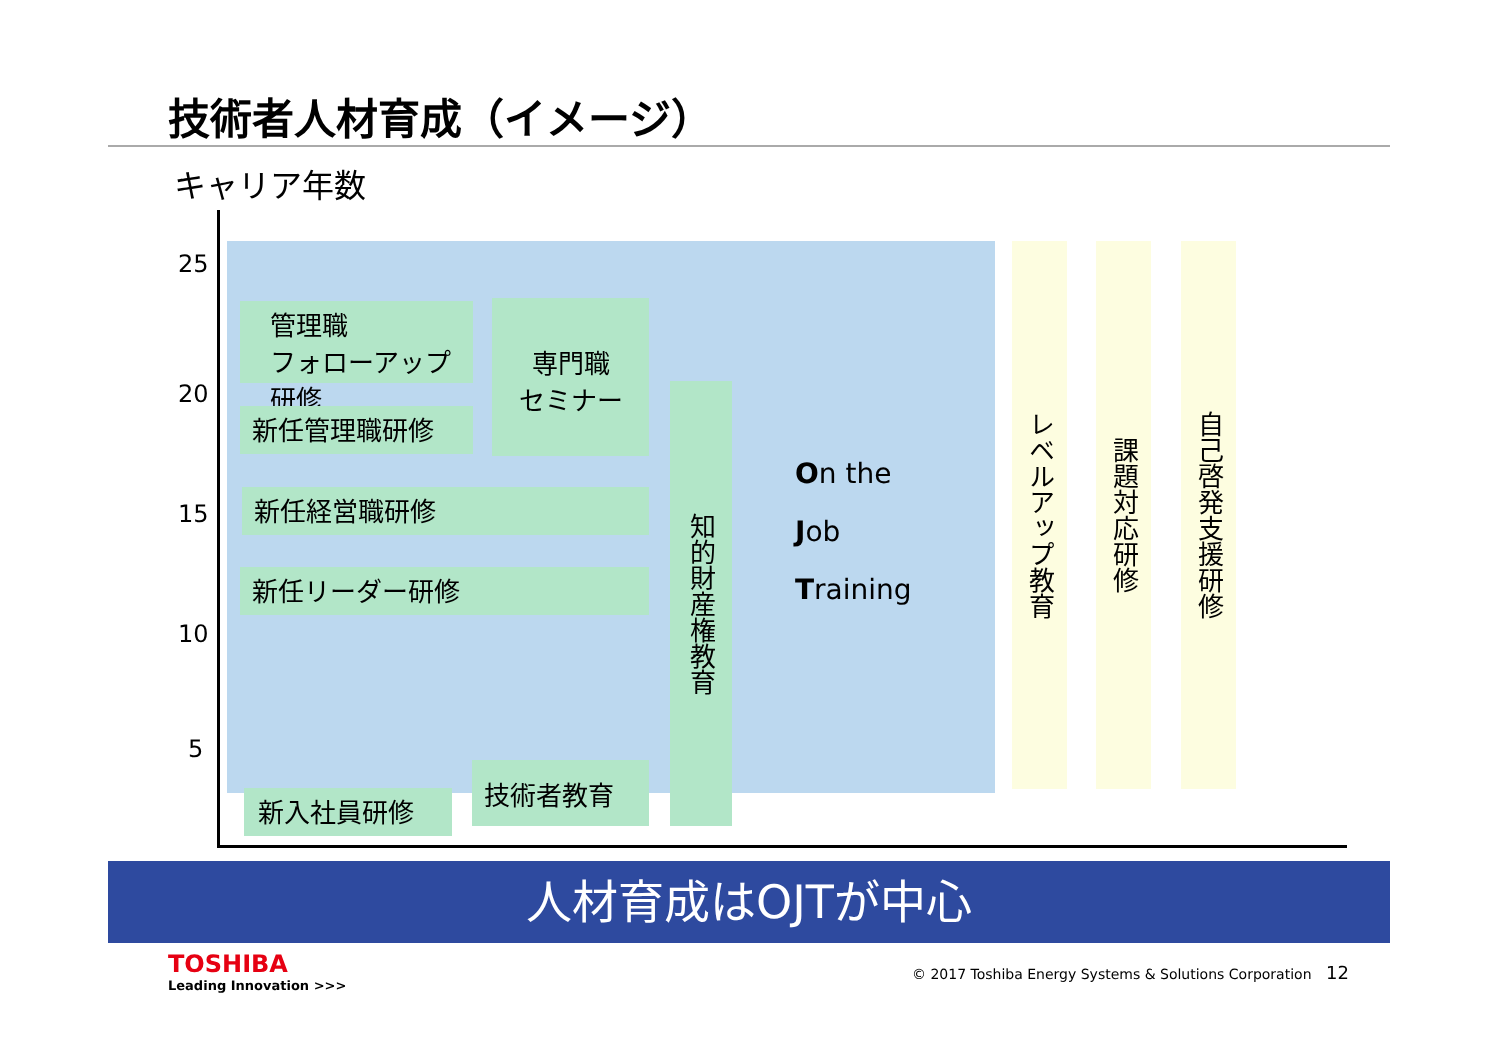技術者人材育成（イメージ）
キャリア年数
25
20
15
10
5
管理職
フォローアップ研修
専門職
セミナー
新任管理職研修
新任経営職研修
新任リーダー研修
知的財産権教育
技術者教育
新入社員研修
On the
Job
Training
レベルアップ教育
課題対応研修
自己啓発支援研修
人材育成はOJTが中心
TOSHIBA
Leading Innovation >>>
© 2017 Toshiba Energy Systems & Solutions Corporation
12